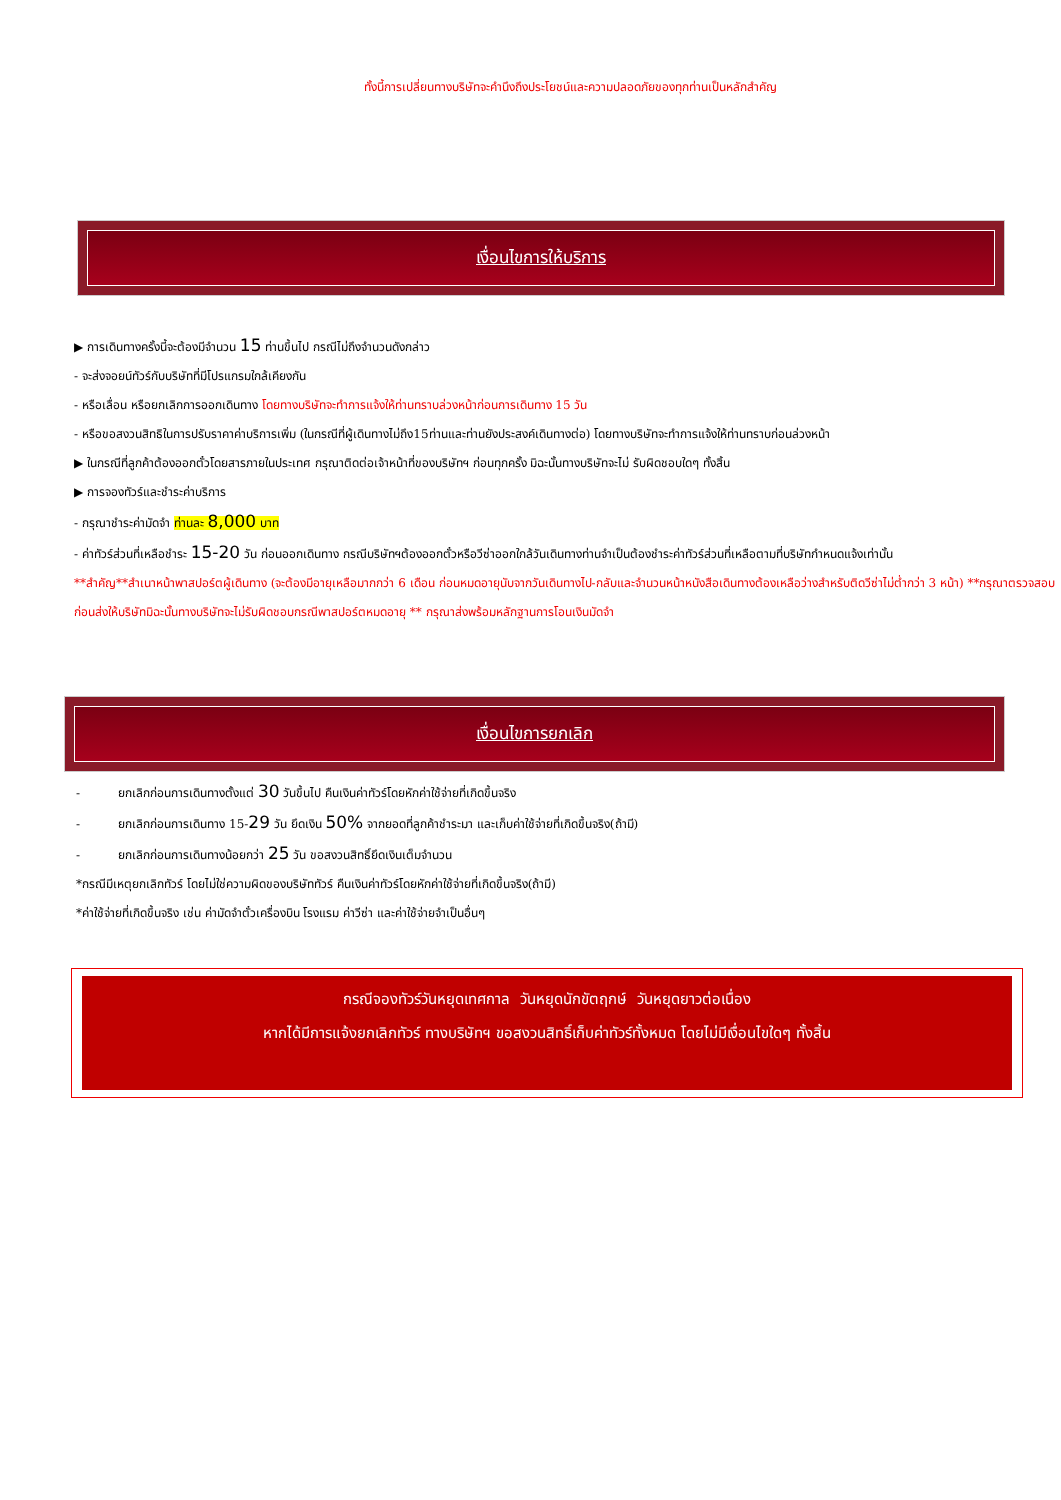ทั้งนี้การเปลี่ยนทางบริษัทจะคำนึงถึงประโยชน์และความปลอดภัยของทุกท่านเป็นหลักสำคัญ
เงื่อนไขการให้บริการ
▶ การเดินทางครั้งนี้จะต้องมีจำนวน 15 ท่านขึ้นไป กรณีไม่ถึงจำนวนดังกล่าว
- จะส่งจอยน์ทัวร์กับบริษัทที่มีโปรแกรมใกล้เคียงกัน
- หรือเลื่อน หรือยกเลิกการออกเดินทาง โดยทางบริษัทจะทำการแจ้งให้ท่านทราบล่วงหน้าก่อนการเดินทาง 15 วัน
- หรือขอสงวนสิทธิในการปรับราคาค่าบริการเพิ่ม (ในกรณีที่ผู้เดินทางไม่ถึง15ท่านและท่านยังประสงค์เดินทางต่อ) โดยทางบริษัทจะทำการแจ้งให้ท่านทราบก่อนล่วงหน้า
▶ ในกรณีที่ลูกค้าต้องออกตั๋วโดยสารภายในประเทศ กรุณาติดต่อเจ้าหน้าที่ของบริษัทฯ ก่อนทุกครั้ง มิฉะนั้นทางบริษัทจะไม่ รับผิดชอบใดๆ ทั้งสิ้น
▶ การจองทัวร์และชำระค่าบริการ
- กรุณาชำระค่ามัดจำ ท่านละ 8,000 บาท
- ค่าทัวร์ส่วนที่เหลือชำระ 15-20 วัน ก่อนออกเดินทาง กรณีบริษัทฯต้องออกตั๋วหรือวีซ่าออกใกล้วันเดินทางท่านจำเป็นต้องชำระค่าทัวร์ส่วนที่เหลือตามที่บริษัทกำหนดแจ้งเท่านั้น
**สำคัญ**สำเนาหน้าพาสปอร์ตผู้เดินทาง (จะต้องมีอายุเหลือมากกว่า 6 เดือน ก่อนหมดอายุนับจากวันเดินทางไป-กลับและจำนวนหน้าหนังสือเดินทางต้องเหลือว่างสำหรับติดวีซ่าไม่ต่ำกว่า 3 หน้า) **กรุณาตรวจสอบก่อนส่งให้บริษัทมิฉะนั้นทางบริษัทจะไม่รับผิดชอบกรณีพาสปอร์ตหมดอายุ ** กรุณาส่งพร้อมหลักฐานการโอนเงินมัดจำ
เงื่อนไขการยกเลิก
- ยกเลิกก่อนการเดินทางตั้งแต่ 30 วันขึ้นไป คืนเงินค่าทัวร์โดยหักค่าใช้จ่ายที่เกิดขึ้นจริง
- ยกเลิกก่อนการเดินทาง 15-29 วัน ยึดเงิน 50% จากยอดที่ลูกค้าชำระมา และเก็บค่าใช้จ่ายที่เกิดขึ้นจริง(ถ้ามี)
- ยกเลิกก่อนการเดินทางน้อยกว่า 25 วัน ขอสงวนสิทธิ์ยึดเงินเต็มจำนวน
*กรณีมีเหตุยกเลิกทัวร์ โดยไม่ใช่ความผิดของบริษัททัวร์ คืนเงินค่าทัวร์โดยหักค่าใช้จ่ายที่เกิดขึ้นจริง(ถ้ามี)
*ค่าใช้จ่ายที่เกิดขึ้นจริง เช่น ค่ามัดจำตั๋วเครื่องบิน โรงแรม ค่าวีซ่า และค่าใช้จ่ายจำเป็นอื่นๆ
กรณีจองทัวร์วันหยุดเทศกาล วันหยุดนักขัตฤกษ์ วันหยุดยาวต่อเนื่อง
หากได้มีการแจ้งยกเลิกทัวร์ ทางบริษัทฯ ขอสงวนสิทธิ์เก็บค่าทัวร์ทั้งหมด โดยไม่มีเงื่อนไขใดๆ ทั้งสิ้น